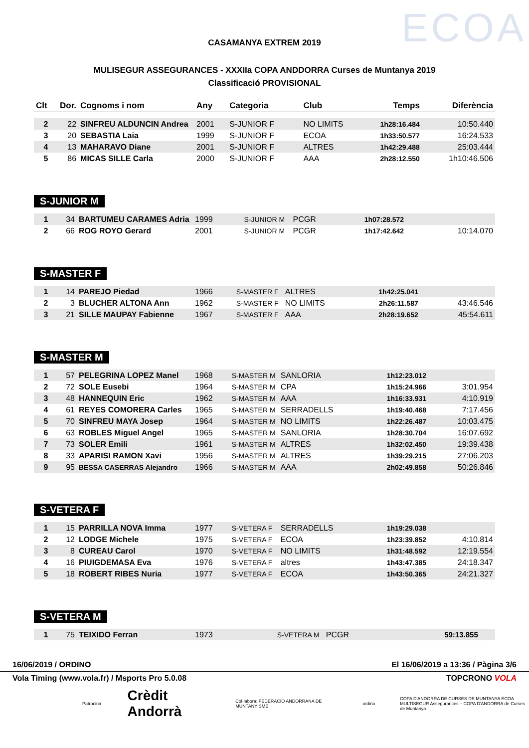ECOA
CASAMANYA EXTREM 2019
MULISEGUR ASSEGURANCES - XXXIIa COPA ANDDORRA Curses de Muntanya 2019
Classificació PROVISIONAL
| Clt | Dor. | Cognoms i nom | Any | Categoria | Club | Temps | Diferència |
| --- | --- | --- | --- | --- | --- | --- | --- |
| 2 | 22 | SINFREU ALDUNCIN Andrea | 2001 | S-JUNIOR F | NO LIMITS | 1h28:16.484 | 10:50.440 |
| 3 | 20 | SEBASTIA Laia | 1999 | S-JUNIOR F | ECOA | 1h33:50.577 | 16:24.533 |
| 4 | 13 | MAHARAVO Diane | 2001 | S-JUNIOR F | ALTRES | 1h42:29.488 | 25:03.444 |
| 5 | 86 | MICAS SILLE Carla | 2000 | S-JUNIOR F | AAA | 2h28:12.550 | 1h10:46.506 |
S-JUNIOR M
| 1 | 34 | BARTUMEU CARAMES Adria | 1999 | S-JUNIOR M | PCGR | 1h07:28.572 | |
| 2 | 66 | ROG ROYO Gerard | 2001 | S-JUNIOR M | PCGR | 1h17:42.642 | 10:14.070 |
S-MASTER F
| 1 | 14 | PAREJO Piedad | 1966 | S-MASTER F | ALTRES | 1h42:25.041 | |
| 2 | 3 | BLUCHER ALTONA Ann | 1962 | S-MASTER F | NO LIMITS | 2h26:11.587 | 43:46.546 |
| 3 | 21 | SILLE MAUPAY Fabienne | 1967 | S-MASTER F | AAA | 2h28:19.652 | 45:54.611 |
S-MASTER M
| 1 | 57 | PELEGRINA LOPEZ Manel | 1968 | S-MASTER M | SANLORIA | 1h12:23.012 | |
| 2 | 72 | SOLE Eusebi | 1964 | S-MASTER M | CPA | 1h15:24.966 | 3:01.954 |
| 3 | 48 | HANNEQUIN Eric | 1962 | S-MASTER M | AAA | 1h16:33.931 | 4:10.919 |
| 4 | 61 | REYES COMORERA Carles | 1965 | S-MASTER M | SERRADELLS | 1h19:40.468 | 7:17.456 |
| 5 | 70 | SINFREU MAYA Josep | 1964 | S-MASTER M | NO LIMITS | 1h22:26.487 | 10:03.475 |
| 6 | 63 | ROBLES Miguel Angel | 1965 | S-MASTER M | SANLORIA | 1h28:30.704 | 16:07.692 |
| 7 | 73 | SOLER Emili | 1961 | S-MASTER M | ALTRES | 1h32:02.450 | 19:39.438 |
| 8 | 33 | APARISI RAMON Xavi | 1956 | S-MASTER M | ALTRES | 1h39:29.215 | 27:06.203 |
| 9 | 95 | BESSA CASERRAS Alejandro | 1966 | S-MASTER M | AAA | 2h02:49.858 | 50:26.846 |
S-VETERA F
| 1 | 15 | PARRILLA NOVA Imma | 1977 | S-VETERA F | SERRADELLS | 1h19:29.038 | |
| 2 | 12 | LODGE Michele | 1975 | S-VETERA F | ECOA | 1h23:39.852 | 4:10.814 |
| 3 | 8 | CUREAU Carol | 1970 | S-VETERA F | NO LIMITS | 1h31:48.592 | 12:19.554 |
| 4 | 16 | PIUIGDEMASA Eva | 1976 | S-VETERA F | altres | 1h43:47.385 | 24:18.347 |
| 5 | 18 | ROBERT RIBES Nuria | 1977 | S-VETERA F | ECOA | 1h43:50.365 | 24:21.327 |
S-VETERA M
| 1 | 75 | TEIXIDO Ferran | 1973 | S-VETERA M | PCGR | 59:13.855 | |
16/06/2019 / ORDINO El 16/06/2019 a 13:36 / Pàgina 3/6
Vola Timing (www.vola.fr) / Msports Pro 5.0.08 TOPCRONO VOLA
Patrocina: Crèdit Andorrà Col·labora: FEDERACIÓ ANDORRANA DE MUNTANYISME ordino COPA D'ANDORRA DE CURSES DE MUNTANYA ECOA
MULTISEGUR Assegurances – COPA D'ANDORRA de Curses de Muntanya